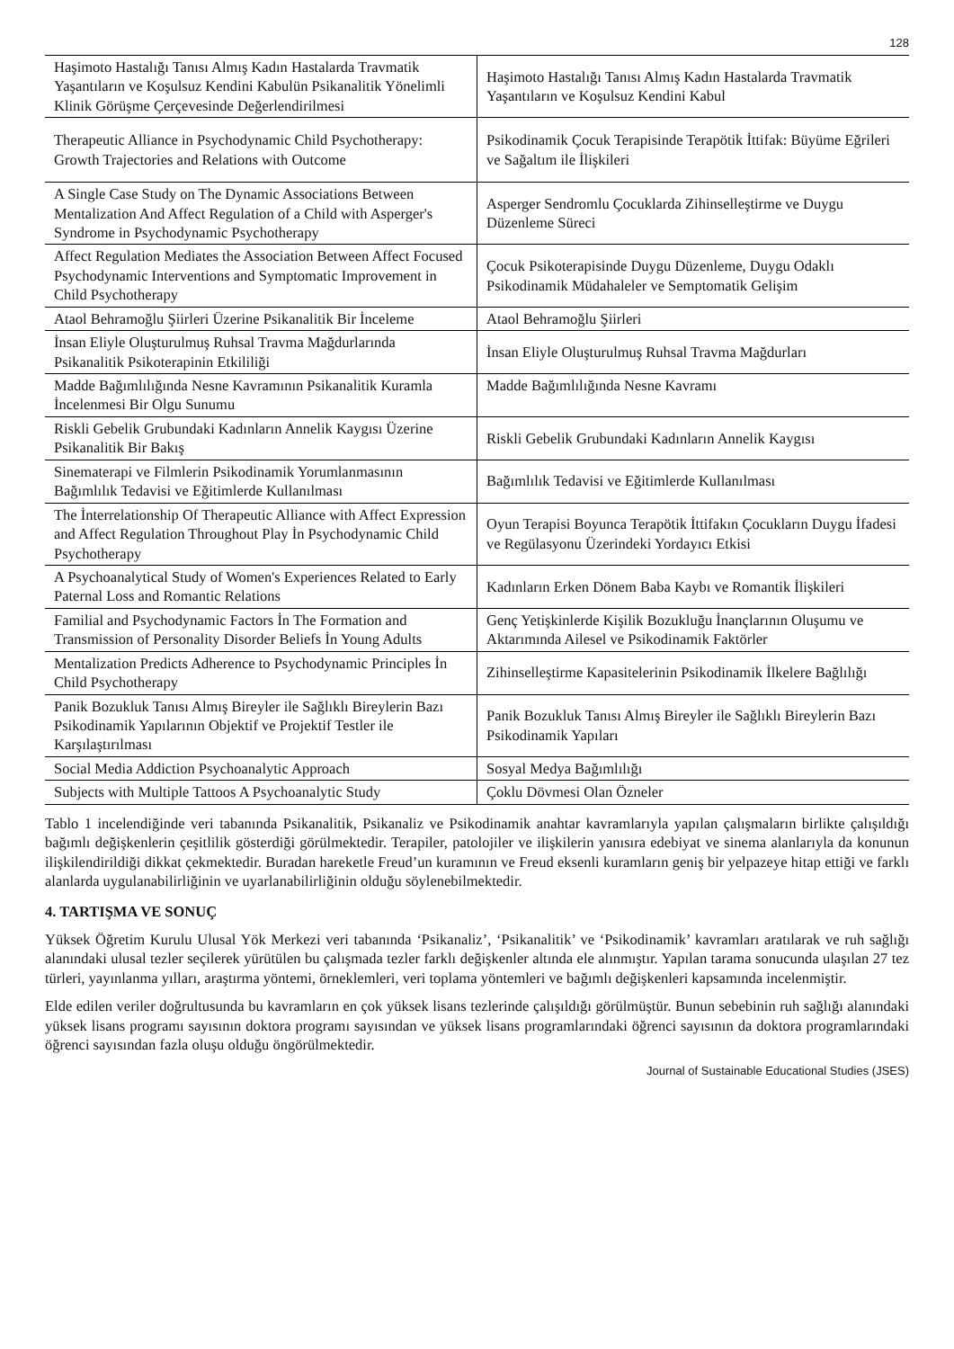128
| Haşimoto Hastalığı Tanısı Almış Kadın Hastalarda Travmatik Yaşantıların ve Koşulsuz Kendini Kabulün Psikanalitik Yönelimli Klinik Görüşme Çerçevesinde Değerlendirilmesi | Haşimoto Hastalığı Tanısı Almış Kadın Hastalarda Travmatik Yaşantıların ve Koşulsuz Kendini Kabul |
| Therapeutic Alliance in Psychodynamic Child Psychotherapy: Growth Trajectories and Relations with Outcome | Psikodinamik Çocuk Terapisinde Terapötik İttifak: Büyüme Eğrileri ve Sağaltım ile İlişkileri |
| A Single Case Study on The Dynamic Associations Between Mentalization And Affect Regulation of a Child with Asperger's Syndrome in Psychodynamic Psychotherapy | Asperger Sendromlu Çocuklarda Zihinselleştirme ve Duygu Düzenleme Süreci |
| Affect Regulation Mediates the Association Between Affect Focused Psychodynamic Interventions and Symptomatic Improvement in Child Psychotherapy | Çocuk Psikoterapisinde Duygu Düzenleme, Duygu Odaklı Psikodinamik Müdahaleler ve Semptomatik Gelişim |
| Ataol Behramoğlu Şiirleri Üzerine Psikanalitik Bir İnceleme | Ataol Behramoğlu Şiirleri |
| İnsan Eliyle Oluşturulmuş Ruhsal Travma Mağdurlarında Psikanalitik Psikoterapinin Etkililiği | İnsan Eliyle Oluşturulmuş Ruhsal Travma Mağdurları |
| Madde Bağımlılığında Nesne Kavramının Psikanalitik Kuramla İncelenmesi Bir Olgu Sunumu | Madde Bağımlılığında Nesne Kavramı |
| Riskli Gebelik Grubundaki Kadınların Annelik Kaygısı Üzerine Psikanalitik Bir Bakış | Riskli Gebelik Grubundaki Kadınların Annelik Kaygısı |
| Sinematerapi ve Filmlerin Psikodinamik Yorumlanmasının Bağımlılık Tedavisi ve Eğitimlerde Kullanılması | Bağımlılık Tedavisi ve Eğitimlerde Kullanılması |
| The İnterrelationship Of Therapeutic Alliance with Affect Expression and Affect Regulation Throughout Play İn Psychodynamic Child Psychotherapy | Oyun Terapisi Boyunca Terapötik İttifakın Çocukların Duygu İfadesi ve Regülasyonu Üzerindeki Yordayıcı Etkisi |
| A Psychoanalytical Study of Women's Experiences Related to Early Paternal Loss and Romantic Relations | Kadınların Erken Dönem Baba Kaybı ve Romantik İlişkileri |
| Familial and Psychodynamic Factors İn The Formation and Transmission of Personality Disorder Beliefs İn Young Adults | Genç Yetişkinlerde Kişilik Bozukluğu İnançlarının Oluşumu ve Aktarımında Ailesel ve Psikodinamik Faktörler |
| Mentalization Predicts Adherence to Psychodynamic Principles İn Child Psychotherapy | Zihinselleştirme Kapasitelerinin Psikodinamik İlkelere Bağlılığı |
| Panik Bozukluk Tanısı Almış Bireyler ile Sağlıklı Bireylerin Bazı Psikodinamik Yapılarının Objektif ve Projektif Testler ile Karşılaştırılması | Panik Bozukluk Tanısı Almış Bireyler ile Sağlıklı Bireylerin Bazı Psikodinamik Yapıları |
| Social Media Addiction Psychoanalytic Approach | Sosyal Medya Bağımlılığı |
| Subjects with Multiple Tattoos A Psychoanalytic Study | Çoklu Dövmesi Olan Özneler |
Tablo 1 incelendiğinde veri tabanında Psikanalitik, Psikanaliz ve Psikodinamik anahtar kavramlarıyla yapılan çalışmaların birlikte çalışıldığı bağımlı değişkenlerin çeşitlilik gösterdiği görülmektedir. Terapiler, patolojiler ve ilişkilerin yanısıra edebiyat ve sinema alanlarıyla da konunun ilişkilendirildiği dikkat çekmektedir. Buradan hareketle Freud’un kuramının ve Freud eksenli kuramların geniş bir yelpazeye hitap ettiği ve farklı alanlarda uygulanabilirliğinin ve uyarlanabilirliğinin olduğu söylenebilmektedir.
4. TARTIŞMA VE SONUÇ
Yüksek Öğretim Kurulu Ulusal Yök Merkezi veri tabanında ‘Psikanaliz’, ‘Psikanalitik’ ve ‘Psikodinamik’ kavramları aratılarak ve ruh sağlığı alanındaki ulusal tezler seçilerek yürütülen bu çalışmada tezler farklı değişkenler altında ele alınmıştır. Yapılan tarama sonucunda ulaşılan 27 tez türleri, yayınlanma yılları, araştırma yöntemi, örneklemleri, veri toplama yöntemleri ve bağımlı değişkenleri kapsamında incelenmiştir.
Elde edilen veriler doğrultusunda bu kavramların en çok yüksek lisans tezlerinde çalışıldığı görülmüştür. Bunun sebebinin ruh sağlığı alanındaki yüksek lisans programı sayısının doktora programı sayısından ve yüksek lisans programlarındaki öğrenci sayısının da doktora programlarındaki öğrenci sayısından fazla oluşu olduğu öngörülmektedir.
Journal of Sustainable Educational Studies (JSES)